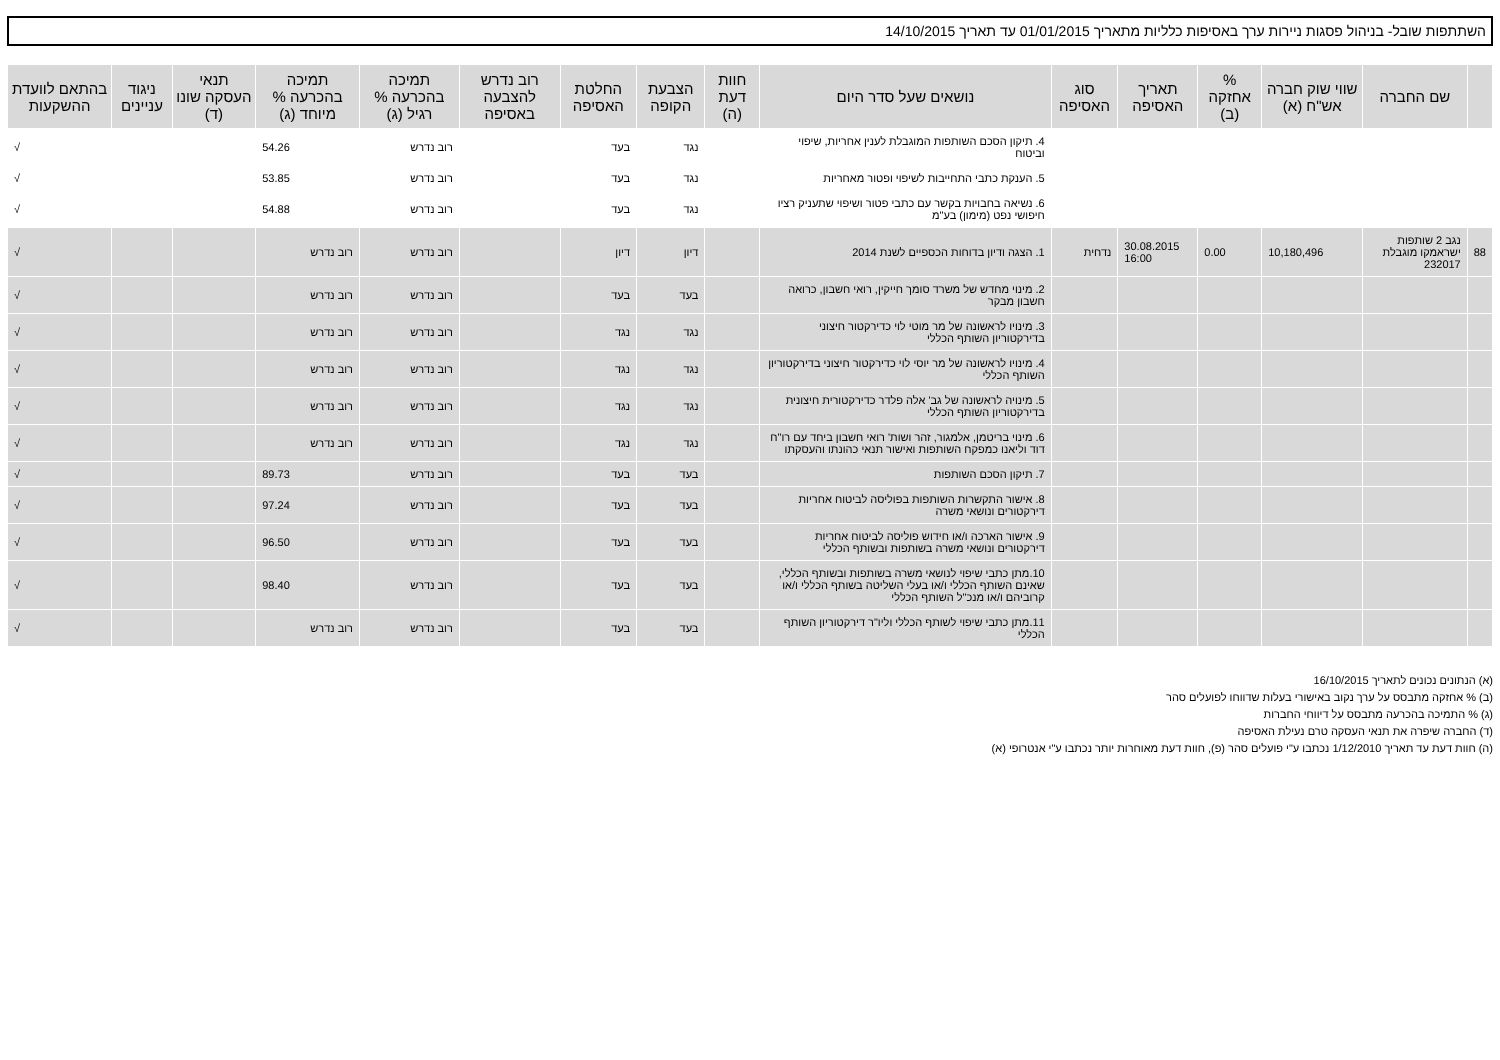השתתפות שובל- בניהול פסגות ניירות ערך באסיפות כלליות מתאריך 01/01/2015 עד תאריך 14/10/2015
| | שם החברה | שווי שוק חברה אש"ח (א) | % אחזקה (ב) | תאריך האסיפה | סוג האסיפה | נושאים שעל סדר היום | חוות דעת (ה) | הצבעת הקופה | החלטת האסיפה | רוב נדרש להצבעה באסיפה | תמיכה בהכרעה % רגיל (ג) | תמיכה בהכרעה % מיוחד (ג) | תנאי העסקה שונו (ד) | ניגוד עניינים | בהתאם לוועדת ההשקעות |
| --- | --- | --- | --- | --- | --- | --- | --- | --- | --- | --- | --- | --- | --- | --- | --- |
| | | | | | | 4. תיקון הסכם השותפות המוגבלת לענין אחריות, שיפוי וביטוח | | נגד | בעד | | רוב נדרש | 54.26 | | | √ |
| | | | | | | 5. הענקת כתבי התחייבות לשיפוי ופטור מאחריות | | נגד | בעד | | רוב נדרש | 53.85 | | | √ |
| | | | | | | 6. נשיאה בחבויות בקשר עם כתבי פטור ושיפוי שתעניק רציו חיפושי נפט (מימון) בע"מ | | נגד | בעד | | רוב נדרש | 54.88 | | | √ |
| 88 | נגב 2 שותפות ישראמקו מוגבלת 232017 | 10,180,496 | 0.00 | 30.08.2015 16:00 | נדחית | 1. הצגה ודיון בדוחות הכספיים לשנת 2014 | | דיון | דיון | | רוב נדרש | רוב נדרש | | | √ |
| | | | | | | 2. מינוי מחדש של משרד סומך חייקין, רואי חשבון, כרואה חשבון מבקר | | בעד | בעד | | רוב נדרש | רוב נדרש | | | √ |
| | | | | | | 3. מינויו לראשונה של מר מוטי לוי כדירקטור חיצוני בדירקטוריון השותף הכללי | | נגד | נגד | | רוב נדרש | רוב נדרש | | | √ |
| | | | | | | 4. מינויו לראשונה של מר יוסי לוי כדירקטור חיצוני בדירקטוריון השותף הכללי | | נגד | נגד | | רוב נדרש | רוב נדרש | | | √ |
| | | | | | | 5. מינויה לראשונה של גב' אלה פלדר כדירקטורית חיצונית בדירקטוריון השותף הכללי | | נגד | נגד | | רוב נדרש | רוב נדרש | | | √ |
| | | | | | | 6. מינוי בריטמן, אלמגור, זהר ושות' רואי חשבון ביחד עם רו"ח דוד וליאנו כמפקח השותפות ואישור תנאי כהונתו והעסקתו | | נגד | נגד | | רוב נדרש | רוב נדרש | | | √ |
| | | | | | | 7. תיקון הסכם השותפות | | בעד | בעד | | רוב נדרש | 89.73 | | | √ |
| | | | | | | 8. אישור התקשרות השותפות בפוליסה לביטוח אחריות דירקטורים ונושאי משרה | | בעד | בעד | | רוב נדרש | 97.24 | | | √ |
| | | | | | | 9. אישור הארכה ו/או חידוש פוליסה לביטוח אחריות דירקטורים ונושאי משרה בשותפות ובשותף הכללי | | בעד | בעד | | רוב נדרש | 96.50 | | | √ |
| | | | | | | 10.מתן כתבי שיפוי לנושאי משרה בשותפות ובשותף הכללי, שאינם השותף הכללי ו/או בעלי השליטה בשותף הכללי ו/או קרוביהם ו/או מנכ"ל השותף הכללי | | בעד | בעד | | רוב נדרש | 98.40 | | | √ |
| | | | | | | 11.מתן כתבי שיפוי לשותף הכללי וליו"ר דירקטוריון השותף הכללי | | בעד | בעד | | רוב נדרש | רוב נדרש | | | √ |
(א) הנתונים נכונים לתאריך 16/10/2015
(ב) % אחזקה מתבסס על ערך נקוב באישורי בעלות שדווחו לפועלים סהר
(ג) % התמיכה בהכרעה מתבסס על דיווחי החברות
(ד) החברה שיפרה את תנאי העסקה טרם נעילת האסיפה
(ה) חוות דעת עד תאריך 1/12/2010 נכתבו ע"י פועלים סהר (פ), חוות דעת מאוחרות יותר נכתבו ע"י אנטרופי (א)